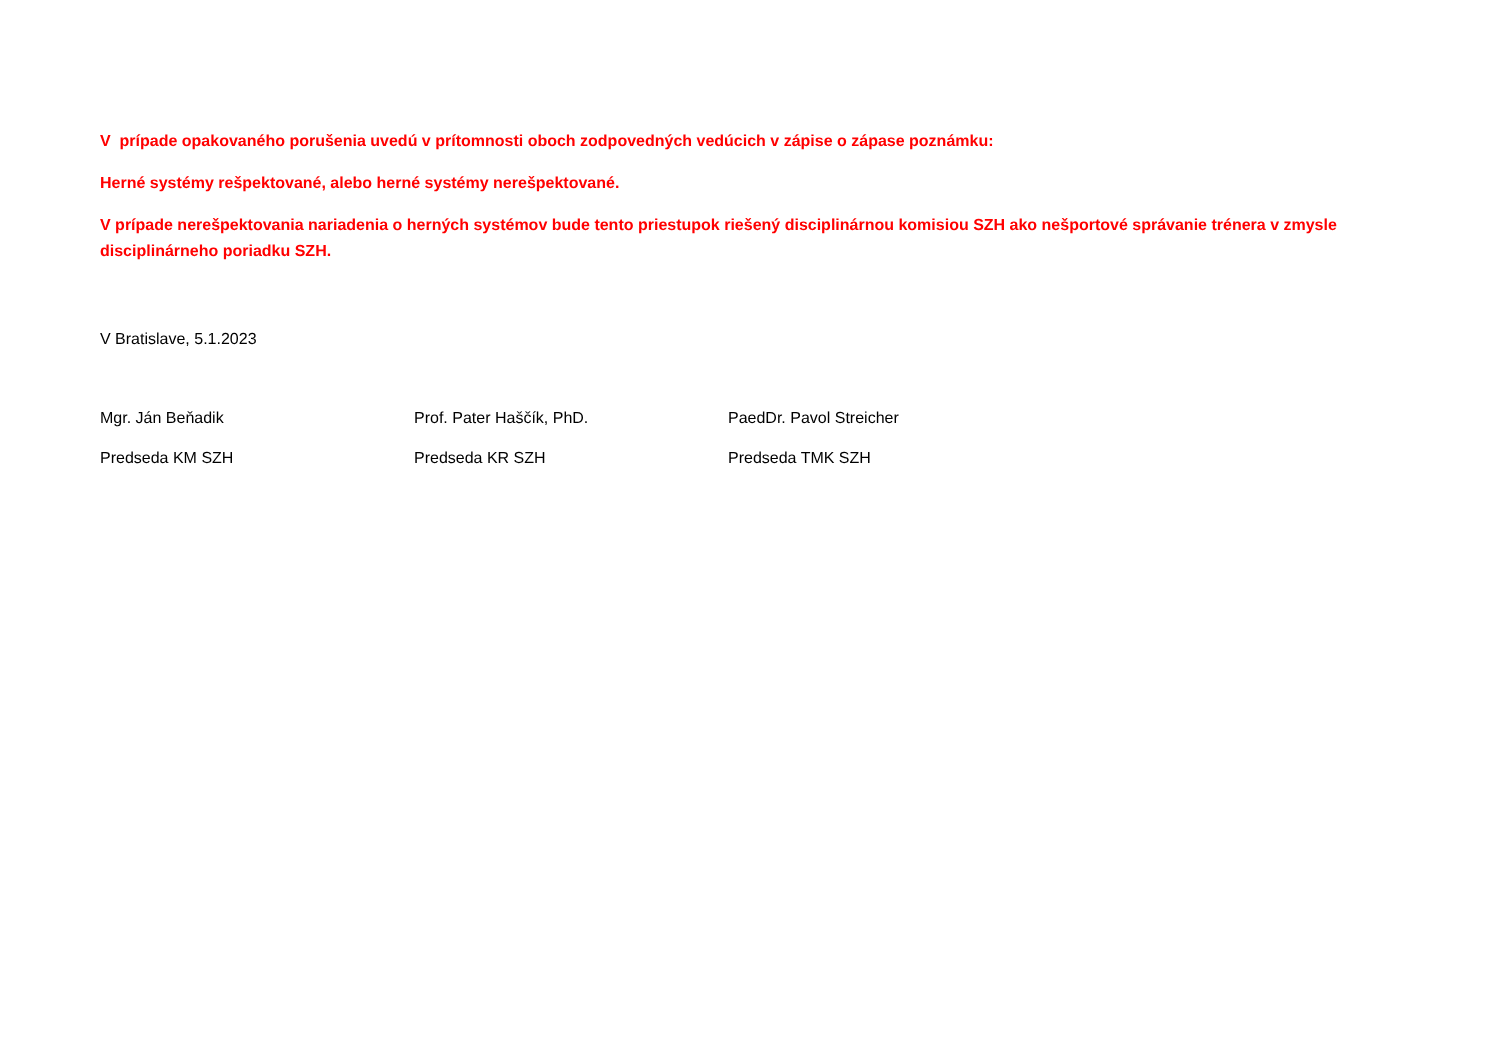V prípade opakovaného porušenia uvedú v prítomnosti oboch zodpovedných vedúcich v zápise o zápase poznámku:
Herné systémy rešpektované, alebo herné systémy nerešpektované.
V prípade nerešpektovania nariadenia o herných systémov bude tento priestupok riešený disciplinárnou komisiou SZH ako nešportové správanie trénera v zmysle disciplinárneho poriadku SZH.
V Bratislave, 5.1.2023
Mgr. Ján Beňadik
Predseda KM SZH
Prof. Pater Haščík, PhD.
Predseda KR SZH
PaedDr. Pavol Streicher
Predseda TMK SZH